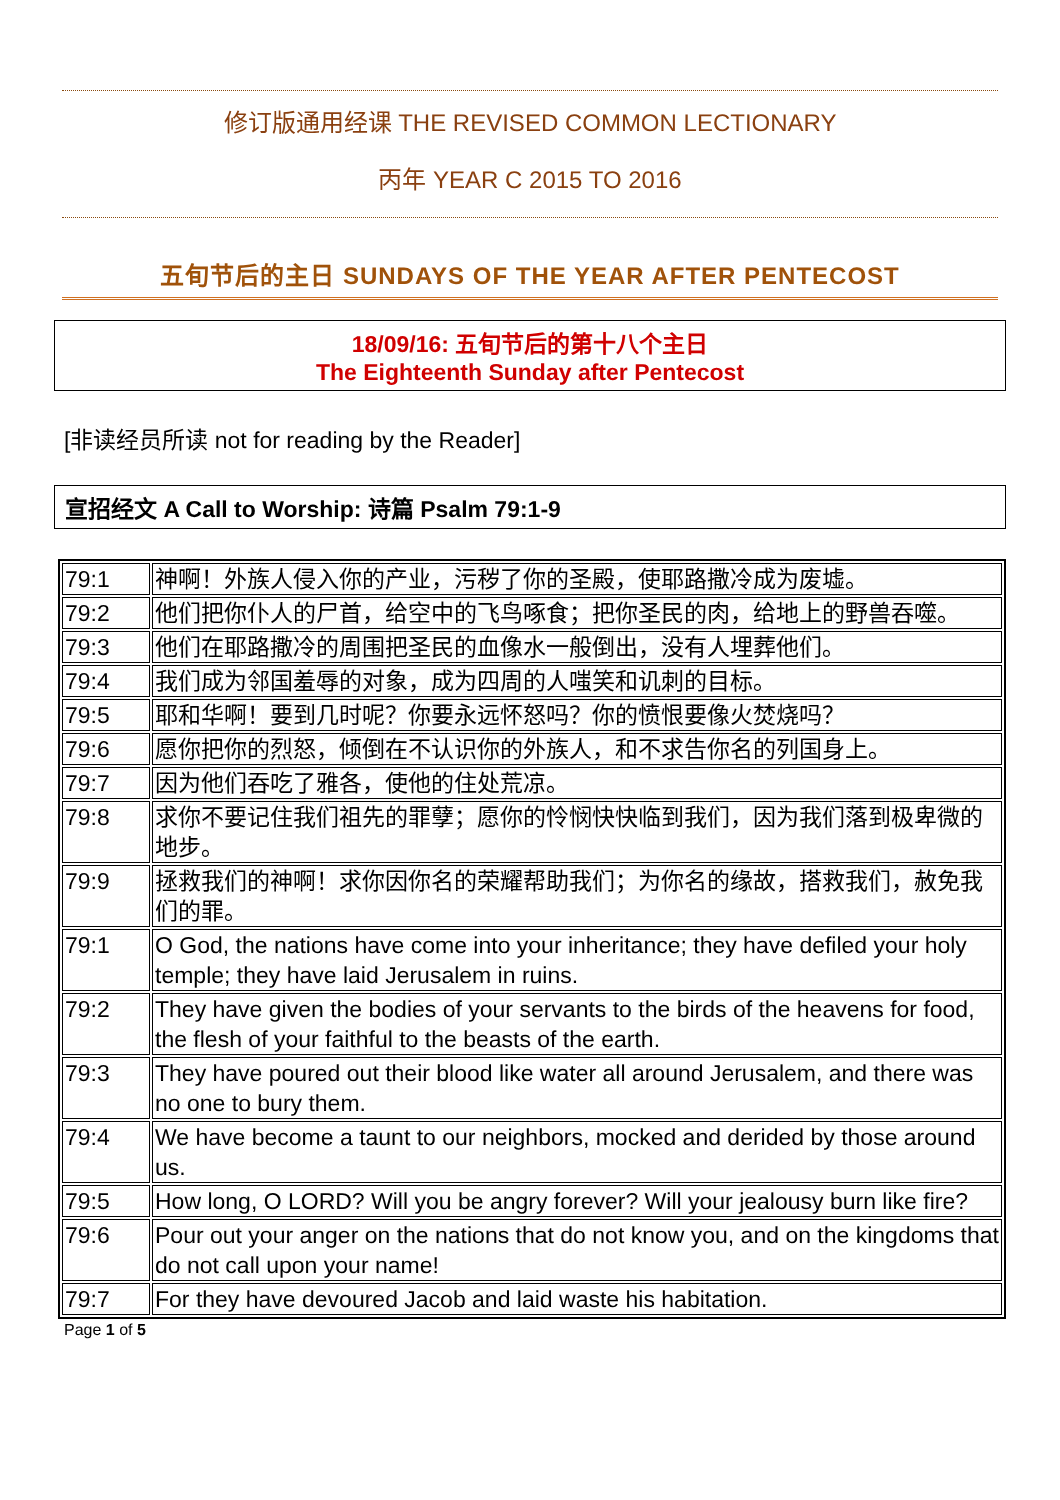修订版通用经课 THE REVISED COMMON LECTIONARY
丙年 YEAR C 2015 TO 2016
五旬节后的主日 SUNDAYS OF THE YEAR AFTER PENTECOST
18/09/16: 五旬节后的第十八个主日
The Eighteenth Sunday after Pentecost
[非读经员所读 not for reading by the Reader]
宣招经文 A Call to Worship: 诗篇 Psalm 79:1-9
| 79:1 | 神啊！外族人侵入你的产业，污秽了你的圣殿，使耶路撒冷成为废墟。 |
| 79:2 | 他们把你仆人的尸首，给空中的飞鸟啄食；把你圣民的肉，给地上的野兽吞噬。 |
| 79:3 | 他们在耶路撒冷的周围把圣民的血像水一般倒出，没有人埋葬他们。 |
| 79:4 | 我们成为邻国羞辱的对象，成为四周的人嗤笑和讥刺的目标。 |
| 79:5 | 耶和华啊！要到几时呢？你要永远怀怒吗？你的愤恨要像火焚烧吗？ |
| 79:6 | 愿你把你的烈怒，倾倒在不认识你的外族人，和不求告你名的列国身上。 |
| 79:7 | 因为他们吞吃了雅各，使他的住处荒凉。 |
| 79:8 | 求你不要记住我们祖先的罪孽；愿你的怜悯快快临到我们，因为我们落到极卑微的地步。 |
| 79:9 | 拯救我们的神啊！求你因你名的荣耀帮助我们；为你名的缘故，搭救我们，赦免我们的罪。 |
| 79:1 | O God, the nations have come into your inheritance; they have defiled your holy temple; they have laid Jerusalem in ruins. |
| 79:2 | They have given the bodies of your servants to the birds of the heavens for food, the flesh of your faithful to the beasts of the earth. |
| 79:3 | They have poured out their blood like water all around Jerusalem, and there was no one to bury them. |
| 79:4 | We have become a taunt to our neighbors, mocked and derided by those around us. |
| 79:5 | How long, O LORD? Will you be angry forever? Will your jealousy burn like fire? |
| 79:6 | Pour out your anger on the nations that do not know you, and on the kingdoms that do not call upon your name! |
| 79:7 | For they have devoured Jacob and laid waste his habitation. |
Page 1 of 5